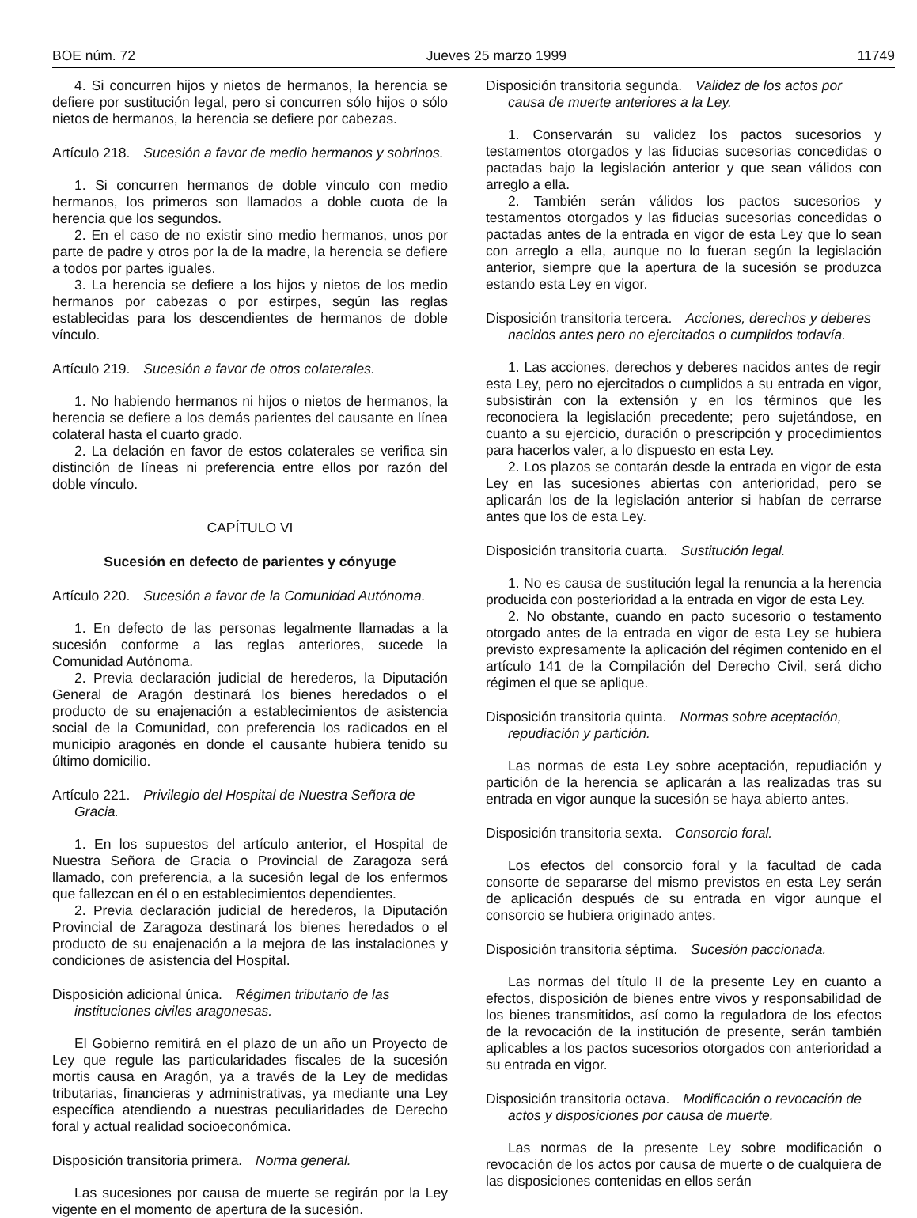BOE núm. 72 Jueves 25 marzo 1999 11749
4. Si concurren hijos y nietos de hermanos, la herencia se defiere por sustitución legal, pero si concurren sólo hijos o sólo nietos de hermanos, la herencia se defiere por cabezas.
Artículo 218. Sucesión a favor de medio hermanos y sobrinos.
1. Si concurren hermanos de doble vínculo con medio hermanos, los primeros son llamados a doble cuota de la herencia que los segundos.
2. En el caso de no existir sino medio hermanos, unos por parte de padre y otros por la de la madre, la herencia se defiere a todos por partes iguales.
3. La herencia se defiere a los hijos y nietos de los medio hermanos por cabezas o por estirpes, según las reglas establecidas para los descendientes de hermanos de doble vínculo.
Artículo 219. Sucesión a favor de otros colaterales.
1. No habiendo hermanos ni hijos o nietos de hermanos, la herencia se defiere a los demás parientes del causante en línea colateral hasta el cuarto grado.
2. La delación en favor de estos colaterales se verifica sin distinción de líneas ni preferencia entre ellos por razón del doble vínculo.
CAPÍTULO VI
Sucesión en defecto de parientes y cónyuge
Artículo 220. Sucesión a favor de la Comunidad Autónoma.
1. En defecto de las personas legalmente llamadas a la sucesión conforme a las reglas anteriores, sucede la Comunidad Autónoma.
2. Previa declaración judicial de herederos, la Diputación General de Aragón destinará los bienes heredados o el producto de su enajenación a establecimientos de asistencia social de la Comunidad, con preferencia los radicados en el municipio aragonés en donde el causante hubiera tenido su último domicilio.
Artículo 221. Privilegio del Hospital de Nuestra Señora de Gracia.
1. En los supuestos del artículo anterior, el Hospital de Nuestra Señora de Gracia o Provincial de Zaragoza será llamado, con preferencia, a la sucesión legal de los enfermos que fallezcan en él o en establecimientos dependientes.
2. Previa declaración judicial de herederos, la Diputación Provincial de Zaragoza destinará los bienes heredados o el producto de su enajenación a la mejora de las instalaciones y condiciones de asistencia del Hospital.
Disposición adicional única. Régimen tributario de las instituciones civiles aragonesas.
El Gobierno remitirá en el plazo de un año un Proyecto de Ley que regule las particularidades fiscales de la sucesión mortis causa en Aragón, ya a través de la Ley de medidas tributarias, financieras y administrativas, ya mediante una Ley específica atendiendo a nuestras peculiaridades de Derecho foral y actual realidad socioeconómica.
Disposición transitoria primera. Norma general.
Las sucesiones por causa de muerte se regirán por la Ley vigente en el momento de apertura de la sucesión.
Disposición transitoria segunda. Validez de los actos por causa de muerte anteriores a la Ley.
1. Conservarán su validez los pactos sucesorios y testamentos otorgados y las fiducias sucesorias concedidas o pactadas bajo la legislación anterior y que sean válidos con arreglo a ella.
2. También serán válidos los pactos sucesorios y testamentos otorgados y las fiducias sucesorias concedidas o pactadas antes de la entrada en vigor de esta Ley que lo sean con arreglo a ella, aunque no lo fueran según la legislación anterior, siempre que la apertura de la sucesión se produzca estando esta Ley en vigor.
Disposición transitoria tercera. Acciones, derechos y deberes nacidos antes pero no ejercitados o cumplidos todavía.
1. Las acciones, derechos y deberes nacidos antes de regir esta Ley, pero no ejercitados o cumplidos a su entrada en vigor, subsistirán con la extensión y en los términos que les reconociera la legislación precedente; pero sujetándose, en cuanto a su ejercicio, duración o prescripción y procedimientos para hacerlos valer, a lo dispuesto en esta Ley.
2. Los plazos se contarán desde la entrada en vigor de esta Ley en las sucesiones abiertas con anterioridad, pero se aplicarán los de la legislación anterior si habían de cerrarse antes que los de esta Ley.
Disposición transitoria cuarta. Sustitución legal.
1. No es causa de sustitución legal la renuncia a la herencia producida con posterioridad a la entrada en vigor de esta Ley.
2. No obstante, cuando en pacto sucesorio o testamento otorgado antes de la entrada en vigor de esta Ley se hubiera previsto expresamente la aplicación del régimen contenido en el artículo 141 de la Compilación del Derecho Civil, será dicho régimen el que se aplique.
Disposición transitoria quinta. Normas sobre aceptación, repudiación y partición.
Las normas de esta Ley sobre aceptación, repudiación y partición de la herencia se aplicarán a las realizadas tras su entrada en vigor aunque la sucesión se haya abierto antes.
Disposición transitoria sexta. Consorcio foral.
Los efectos del consorcio foral y la facultad de cada consorte de separarse del mismo previstos en esta Ley serán de aplicación después de su entrada en vigor aunque el consorcio se hubiera originado antes.
Disposición transitoria séptima. Sucesión paccionada.
Las normas del título II de la presente Ley en cuanto a efectos, disposición de bienes entre vivos y responsabilidad de los bienes transmitidos, así como la reguladora de los efectos de la revocación de la institución de presente, serán también aplicables a los pactos sucesorios otorgados con anterioridad a su entrada en vigor.
Disposición transitoria octava. Modificación o revocación de actos y disposiciones por causa de muerte.
Las normas de la presente Ley sobre modificación o revocación de los actos por causa de muerte o de cualquiera de las disposiciones contenidas en ellos serán